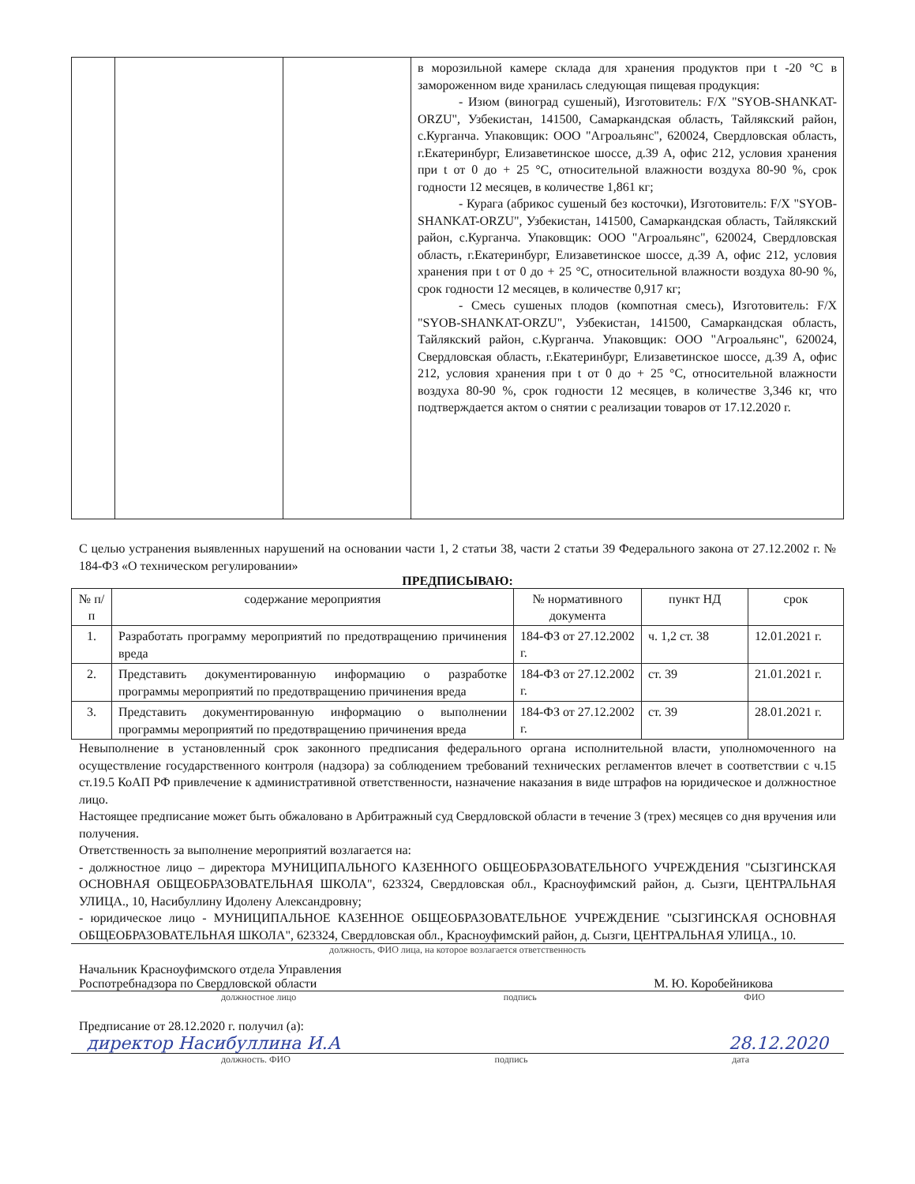| | | | в морозильной камере склада для хранения продуктов при t -20 °С в замороженном виде хранилась следующая пищевая продукция: - Изюм (виноград сушеный), Изготовитель: F/X "SYOB-SHANKAT-ORZU", Узбекистан, 141500, Самаркандская область, Тайлякский район, с.Курганча. Упаковщик: ООО "Агроальянс", 620024, Свердловская область, г.Екатеринбург, Елизаветинское шоссе, д.39 А, офис 212, условия хранения при t от 0 до + 25 °С, относительной влажности воздуха 80-90 %, срок годности 12 месяцев, в количестве 1,861 кг; - Курага (абрикос сушеный без косточки), Изготовитель: F/X "SYOB-SHANKAT-ORZU", Узбекистан, 141500, Самаркандская область, Тайлякский район, с.Курганча. Упаковщик: ООО "Агроальянс", 620024, Свердловская область, г.Екатеринбург, Елизаветинское шоссе, д.39 А, офис 212, условия хранения при t от 0 до + 25 °С, относительной влажности воздуха 80-90 %, срок годности 12 месяцев, в количестве 0,917 кг; - Смесь сушеных плодов (компотная смесь), Изготовитель: F/X "SYOB-SHANKAT-ORZU", Узбекистан, 141500, Самаркандская область, Тайлякский район, с.Курганча. Упаковщик: ООО "Агроальянс", 620024, Свердловская область, г.Екатеринбург, Елизаветинское шоссе, д.39 А, офис 212, условия хранения при t от 0 до + 25 °С, относительной влажности воздуха 80-90 %, срок годности 12 месяцев, в количестве 3,346 кг, что подтверждается актом о снятии с реализации товаров от 17.12.2020 г. |
С целью устранения выявленных нарушений на основании части 1, 2 статьи 38, части 2 статьи 39 Федерального закона от 27.12.2002 г. № 184-ФЗ «О техническом регулировании»
ПРЕДПИСЫВАЮ:
| № п/п | содержание мероприятия | № нормативного документа | пункт НД | срок |
| --- | --- | --- | --- | --- |
| 1. | Разработать программу мероприятий по предотвращению причинения вреда | 184-ФЗ от 27.12.2002 г. | ч. 1,2 ст. 38 | 12.01.2021 г. |
| 2. | Представить документированную информацию о разработке программы мероприятий по предотвращению причинения вреда | 184-ФЗ от 27.12.2002 г. | ст. 39 | 21.01.2021 г. |
| 3. | Представить документированную информацию о выполнении программы мероприятий по предотвращению причинения вреда | 184-ФЗ от 27.12.2002 г. | ст. 39 | 28.01.2021 г. |
Невыполнение в установленный срок законного предписания федерального органа исполнительной власти, уполномоченного на осуществление государственного контроля (надзора) за соблюдением требований технических регламентов влечет в соответствии с ч.15 ст.19.5 КоАП РФ привлечение к административной ответственности, назначение наказания в виде штрафов на юридическое и должностное лицо.
Настоящее предписание может быть обжаловано в Арбитражный суд Свердловской области в течение 3 (трех) месяцев со дня вручения или получения.
Ответственность за выполнение мероприятий возлагается на:
- должностное лицо – директора МУНИЦИПАЛЬНОГО КАЗЕННОГО ОБЩЕОБРАЗОВАТЕЛЬНОГО УЧРЕЖДЕНИЯ "СЫЗГИНСКАЯ ОСНОВНАЯ ОБЩЕОБРАЗОВАТЕЛЬНАЯ ШКОЛА", 623324, Свердловская обл., Красноуфимский район, д. Сызги, ЦЕНТРАЛЬНАЯ УЛИЦА., 10, Насибуллину Идолену Александровну;
- юридическое лицо - МУНИЦИПАЛЬНОЕ КАЗЕННОЕ ОБЩЕОБРАЗОВАТЕЛЬНОЕ УЧРЕЖДЕНИЕ "СЫЗГИНСКАЯ ОСНОВНАЯ ОБЩЕОБРАЗОВАТЕЛЬНАЯ ШКОЛА", 623324, Свердловская обл., Красноуфимский район, д. Сызги, ЦЕНТРАЛЬНАЯ УЛИЦА., 10.
должность, ФИО лица, на которое возлагается ответственность
Начальник Красноуфимского отдела Управления
Роспотребнадзора по Свердловской области
М. Ю. Коробейникова
должностное лицо подпись ФИО
Предписание от 28.12.2020 г. получил (а):
директор Насибуллина И.А 28.12.2020
должность. ФИО подпись дата